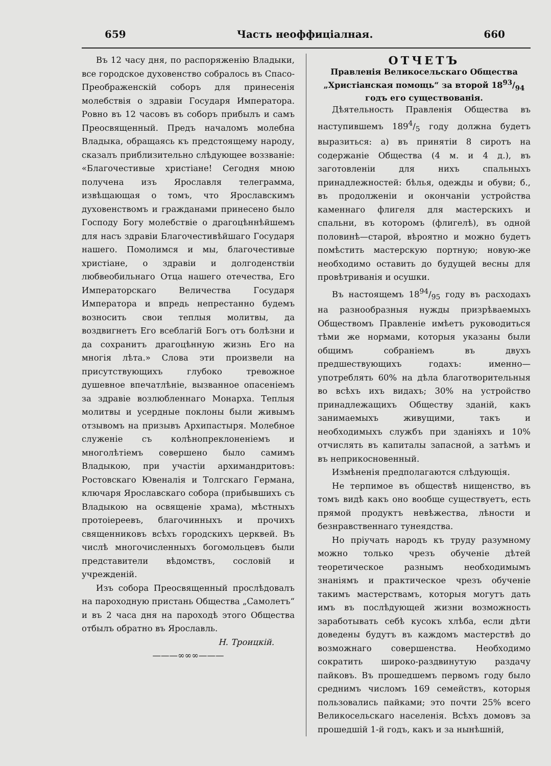659 Часть неоффиціалная. 660
Въ 12 часу дня, по распоряженію Владыки, все городское духовенство собралось въ Спасо-Преображенскій соборъ для принесенія молебствія о здравіи Государя Императора. Ровно въ 12 часовъ въ соборъ прибылъ и самъ Преосвященный. Предъ началомъ молебна Владыка, обращаясь къ предстоящему народу, сказалъ приблизительно слѣдующее воззваніе: «Благочестивые христіане! Сегодня мною получена изъ Ярославля телеграмма, извѣщающая о томъ, что Ярославскимъ духовенствомъ и гражданами принесено было Господу Богу молебствіе о драгоцѣннѣйшемъ для насъ здравіи Благочестивѣйшаго Государя нашего. Помолимся и мы, благочестивые христіане, о здравіи и долгоденствіи любвеобильнаго Отца нашего отечества, Его Императорскаго Величества Государя Императора и впредь непрестанно будемъ возносить свои теплыя молитвы, да воздвигнетъ Его всеблагій Богъ отъ болѣзни и да сохранитъ драгоцѣнную жизнь Его на многія лѣта.» Слова эти произвели на присутствующихъ глубоко тревожное душевное впечатлѣніе, вызванное опасеніемъ за здравіе возлюбленнаго Монарха. Теплыя молитвы и усердные поклоны были живымъ отзывомъ на призывъ Архипастыря. Молебное служеніе съ колѣнопреклоненіемъ и многолѣтіемъ совершено было самимъ Владыкою, при участіи архимандритовъ: Ростовскаго Ювеналія и Толгскаго Германа, ключаря Ярославскаго собора (прибывшихъ съ Владыкою на освященіе храма), мѣстныхъ протоіереевъ, благочинныхъ и прочихъ священниковъ всѣхъ городскихъ церквей. Въ числѣ многочисленныхъ богомольцевъ были представители вѣдомствъ, сословій и учрежденій.
Изъ собора Преосвященный прослѣдовалъ на пароходную пристань Общества „Самолетъ“ и въ 2 часа дня на пароходѣ этого Общества отбылъ обратно въ Ярославль.
Н. Троицкій.
———∞∞∞———
ОТЧЕТЪ
Правленія Великосельскаго Общества „Христіанская помощь“ за второй 1893/94 годъ его существованія.
Дѣятельность Правленія Общества въ наступившемъ 1894/5 году должна будетъ выразиться: а) въ принятіи 8 сиротъ на содержаніе Общества (4 м. и 4 д.), въ заготовленіи для нихъ спальныхъ принадлежностей: бѣлья, одежды и обуви; б., въ продолженіи и окончаніи устройства каменнаго флигеля для мастерскихъ и спальни, въ которомъ (флигелѣ), въ одной половинѣ—старой, вѣроятно и можно будетъ помѣстить мастерскую портную; новую-же необходимо оставить до будущей весны для провѣтриванія и осушки.
Въ настоящемъ 1894/95 году въ расходахъ на разнообразныя нужды призрѣваемыхъ Обществомъ Правленіе имѣетъ руководиться тѣми же нормами, которыя указаны были общимъ собраніемъ въ двухъ предшествующихъ годахъ: именно—употреблять 60% на дѣла благотворительныя во всѣхъ ихъ видахъ; 30% на устройство принадлежащихъ Обществу зданій, какъ занимаемыхъ живущими, такъ и необходимыхъ службъ при зданіяхъ и 10% отчислять въ капиталы запасной, а затѣмъ и въ неприкосновенный.
Измѣненія предполагаются слѣдующія.
Не терпимое въ обществѣ нищенство, въ томъ видѣ какъ оно вообще существуетъ, есть прямой продуктъ невѣжества, лѣности и безнравственнаго тунеядства.
Но пріучать народъ къ труду разумному можно только чрезъ обученіе дѣтей теоретическое разнымъ необходимымъ знаніямъ и практическое чрезъ обученіе такимъ мастерствамъ, которыя могутъ дать имъ въ послѣдующей жизни возможность заработывать себѣ кусокъ хлѣба, если дѣти доведены будутъ въ каждомъ мастерствѣ до возможнаго совершенства. Необходимо сократить широко-раздвинутую раздачу пайковъ. Въ прошедшемъ первомъ году было среднимъ числомъ 169 семействъ, которыя пользовались пайками; это почти 25% всего Великосельскаго населенія. Всѣхъ домовъ за прошедшій 1-й годъ, какъ и за нынѣшній,